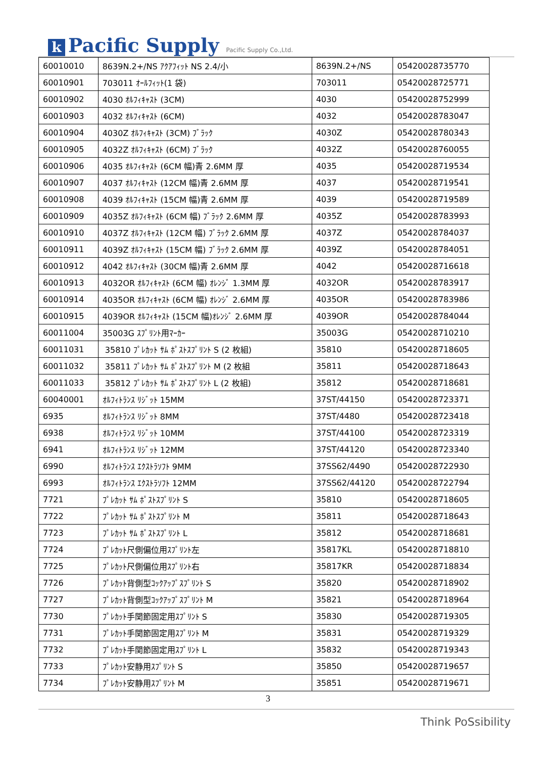k Pacific Supply
Pacific Supply Co.,Ltd.
| 60010010 | 8639N.2+/NS ｱｸｱﾌｨｯﾄ NS 2.4/小 | 8639N.2+/NS | 05420028735770 |
| 60010901 | 703011 ｵｰﾙﾌｨｯﾄ(1 袋) | 703011 | 05420028725771 |
| 60010902 | 4030 ｵﾙﾌｨｷｬｽﾄ (3CM) | 4030 | 05420028752999 |
| 60010903 | 4032 ｵﾙﾌｨｷｬｽﾄ (6CM) | 4032 | 05420028783047 |
| 60010904 | 4030Z ｵﾙﾌｨｷｬｽﾄ (3CM) ﾌﾞﾗｯｸ | 4030Z | 05420028780343 |
| 60010905 | 4032Z ｵﾙﾌｨｷｬｽﾄ (6CM) ﾌﾞﾗｯｸ | 4032Z | 05420028760055 |
| 60010906 | 4035 ｵﾙﾌｨｷｬｽﾄ (6CM 幅)青 2.6MM 厚 | 4035 | 05420028719534 |
| 60010907 | 4037 ｵﾙﾌｨｷｬｽﾄ (12CM 幅)青 2.6MM 厚 | 4037 | 05420028719541 |
| 60010908 | 4039 ｵﾙﾌｨｷｬｽﾄ (15CM 幅)青 2.6MM 厚 | 4039 | 05420028719589 |
| 60010909 | 4035Z ｵﾙﾌｨｷｬｽﾄ (6CM 幅) ﾌﾞﾗｯｸ 2.6MM 厚 | 4035Z | 05420028783993 |
| 60010910 | 4037Z ｵﾙﾌｨｷｬｽﾄ (12CM 幅) ﾌﾞﾗｯｸ 2.6MM 厚 | 4037Z | 05420028784037 |
| 60010911 | 4039Z ｵﾙﾌｨｷｬｽﾄ (15CM 幅) ﾌﾞﾗｯｸ 2.6MM 厚 | 4039Z | 05420028784051 |
| 60010912 | 4042 ｵﾙﾌｨｷｬｽﾄ (30CM 幅)青 2.6MM 厚 | 4042 | 05420028716618 |
| 60010913 | 4032OR ｵﾙﾌｨｷｬｽﾄ (6CM 幅) ｵﾚﾝｼﾞ 1.3MM 厚 | 4032OR | 05420028783917 |
| 60010914 | 4035OR ｵﾙﾌｨｷｬｽﾄ (6CM 幅) ｵﾚﾝｼﾞ 2.6MM 厚 | 4035OR | 05420028783986 |
| 60010915 | 4039OR ｵﾙﾌｨｷｬｽﾄ (15CM 幅)ｵﾚﾝｼﾞ 2.6MM 厚 | 4039OR | 05420028784044 |
| 60011004 | 35003G ｽﾌﾟﾘﾝﾄ用ﾏｰｶｰ | 35003G | 05420028710210 |
| 60011031 | 35810 ﾌﾟﾚｶｯﾄ ｻﾑ ﾎﾟｽﾄｽﾌﾟﾘﾝﾄ S (2 枚組) | 35810 | 05420028718605 |
| 60011032 | 35811 ﾌﾟﾚｶｯﾄ ｻﾑ ﾎﾟｽﾄｽﾌﾟﾘﾝﾄ M (2 枚組 | 35811 | 05420028718643 |
| 60011033 | 35812 ﾌﾟﾚｶｯﾄ ｻﾑ ﾎﾟｽﾄｽﾌﾟﾘﾝﾄ L (2 枚組) | 35812 | 05420028718681 |
| 60040001 | ｵﾙﾌｨﾄﾗﾝｽ ﾘｼﾞｯﾄ 15MM | 37ST/44150 | 05420028723371 |
| 6935 | ｵﾙﾌｨﾄﾗﾝｽ ﾘｼﾞｯﾄ 8MM | 37ST/4480 | 05420028723418 |
| 6938 | ｵﾙﾌｨﾄﾗﾝｽ ﾘｼﾞｯﾄ 10MM | 37ST/44100 | 05420028723319 |
| 6941 | ｵﾙﾌｨﾄﾗﾝｽ ﾘｼﾞｯﾄ 12MM | 37ST/44120 | 05420028723340 |
| 6990 | ｵﾙﾌｨﾄﾗﾝｽ ｴｸｽﾄﾗｿﾌﾄ 9MM | 37SS62/4490 | 05420028722930 |
| 6993 | ｵﾙﾌｨﾄﾗﾝｽ ｴｸｽﾄﾗｿﾌﾄ 12MM | 37SS62/44120 | 05420028722794 |
| 7721 | ﾌﾟﾚｶｯﾄ ｻﾑ ﾎﾟｽﾄｽﾌﾟﾘﾝﾄ S | 35810 | 05420028718605 |
| 7722 | ﾌﾟﾚｶｯﾄ ｻﾑ ﾎﾟｽﾄｽﾌﾟﾘﾝﾄ M | 35811 | 05420028718643 |
| 7723 | ﾌﾟﾚｶｯﾄ ｻﾑ ﾎﾟｽﾄｽﾌﾟﾘﾝﾄ L | 35812 | 05420028718681 |
| 7724 | ﾌﾟﾚｶｯﾄ尺側偏位用ｽﾌﾟﾘﾝﾄ左 | 35817KL | 05420028718810 |
| 7725 | ﾌﾟﾚｶｯﾄ尺側偏位用ｽﾌﾟﾘﾝﾄ右 | 35817KR | 05420028718834 |
| 7726 | ﾌﾟﾚｶｯﾄ背側型ｺｯｸｱｯﾌﾟｽﾌﾟﾘﾝﾄ S | 35820 | 05420028718902 |
| 7727 | ﾌﾟﾚｶｯﾄ背側型ｺｯｸｱｯﾌﾟｽﾌﾟﾘﾝﾄ M | 35821 | 05420028718964 |
| 7730 | ﾌﾟﾚｶｯﾄ手関節固定用ｽﾌﾟﾘﾝﾄ S | 35830 | 05420028719305 |
| 7731 | ﾌﾟﾚｶｯﾄ手関節固定用ｽﾌﾟﾘﾝﾄ M | 35831 | 05420028719329 |
| 7732 | ﾌﾟﾚｶｯﾄ手関節固定用ｽﾌﾟﾘﾝﾄ L | 35832 | 05420028719343 |
| 7733 | ﾌﾟﾚｶｯﾄ安静用ｽﾌﾟﾘﾝﾄ S | 35850 | 05420028719657 |
| 7734 | ﾌﾟﾚｶｯﾄ安静用ｽﾌﾟﾘﾝﾄ M | 35851 | 05420028719671 |
3
Think PoSsibility